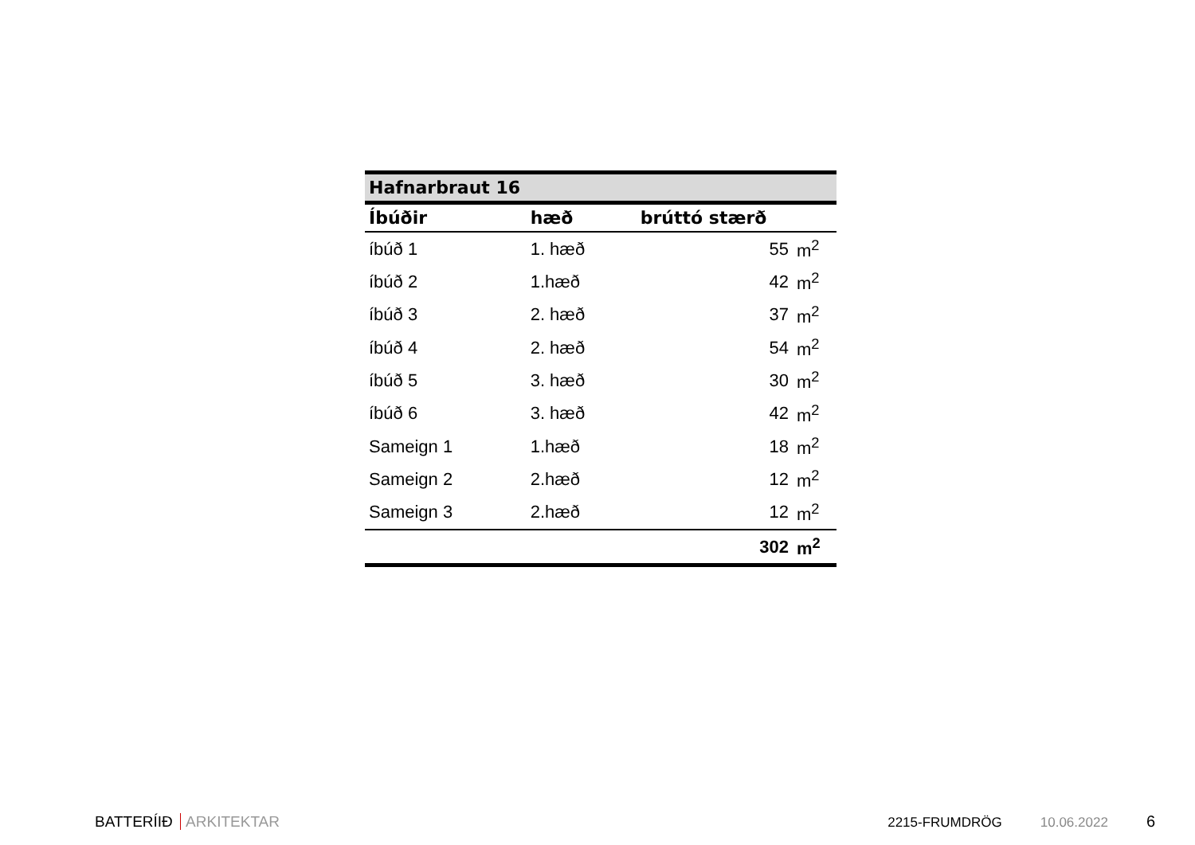| Hafnarbraut 16 | | | |
| Íbúðir | hæð | brúttó stærð | |
| íbúð 1 | 1. hæð | 55 | m<sup>2</sup> |
| íbúð 2 | 1.hæð | 42 | m<sup>2</sup> |
| íbúð 3 | 2. hæð | 37 | m<sup>2</sup> |
| íbúð 4 | 2. hæð | 54 | m<sup>2</sup> |
| íbúð 5 | 3. hæð | 30 | m<sup>2</sup> |
| íbúð 6 | 3. hæð | 42 | m<sup>2</sup> |
| Sameign 1 | 1.hæð | 18 | m<sup>2</sup> |
| Sameign 2 | 2.hæð | 12 | m<sup>2</sup> |
| Sameign 3 | 2.hæð | 12 | m<sup>2</sup> |
| | | 302 | m<sup>2</sup> |
BATTERÍIÐ ARKITEKTAR
2215-FRUMDRÖG
10.06.2022
6